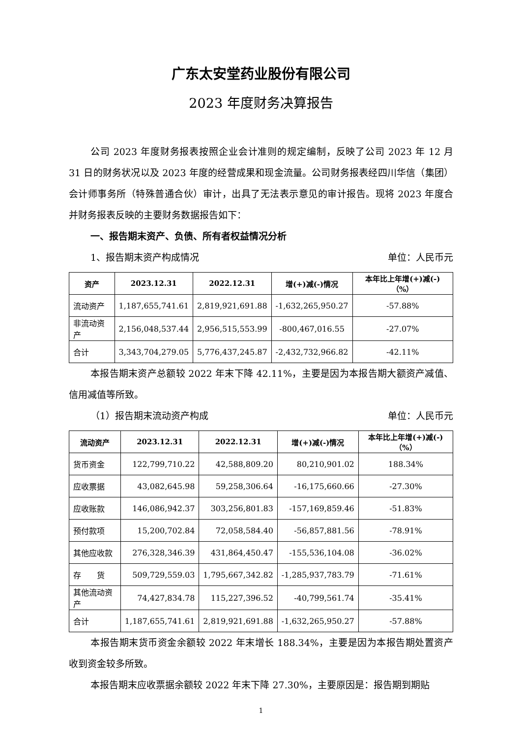广东太安堂药业股份有限公司
2023 年度财务决算报告
公司 2023 年度财务报表按照企业会计准则的规定编制，反映了公司 2023 年 12 月 31 日的财务状况以及 2023 年度的经营成果和现金流量。公司财务报表经四川华信（集团）会计师事务所（特殊普通合伙）审计，出具了无法表示意见的审计报告。现将 2023 年度合并财务报表反映的主要财务数据报告如下：
一、报告期末资产、负债、所有者权益情况分析
1、报告期末资产构成情况 单位：人民币元
| 资产 | 2023.12.31 | 2022.12.31 | 增(+)减(-)情况 | 本年比上年增(+)减(-)（%） |
| --- | --- | --- | --- | --- |
| 流动资产 | 1,187,655,741.61 | 2,819,921,691.88 | -1,632,265,950.27 | -57.88% |
| 非流动资产 | 2,156,048,537.44 | 2,956,515,553.99 | -800,467,016.55 | -27.07% |
| 合计 | 3,343,704,279.05 | 5,776,437,245.87 | -2,432,732,966.82 | -42.11% |
本报告期末资产总额较 2022 年末下降 42.11%，主要是因为本报告期大额资产减值、信用减值等所致。
（1）报告期末流动资产构成 单位：人民币元
| 流动资产 | 2023.12.31 | 2022.12.31 | 增(+)减(-)情况 | 本年比上年增(+)减(-)（%） |
| --- | --- | --- | --- | --- |
| 货币资金 | 122,799,710.22 | 42,588,809.20 | 80,210,901.02 | 188.34% |
| 应收票据 | 43,082,645.98 | 59,258,306.64 | -16,175,660.66 | -27.30% |
| 应收账款 | 146,086,942.37 | 303,256,801.83 | -157,169,859.46 | -51.83% |
| 预付款项 | 15,200,702.84 | 72,058,584.40 | -56,857,881.56 | -78.91% |
| 其他应收款 | 276,328,346.39 | 431,864,450.47 | -155,536,104.08 | -36.02% |
| 存 货 | 509,729,559.03 | 1,795,667,342.82 | -1,285,937,783.79 | -71.61% |
| 其他流动资产 | 74,427,834.78 | 115,227,396.52 | -40,799,561.74 | -35.41% |
| 合计 | 1,187,655,741.61 | 2,819,921,691.88 | -1,632,265,950.27 | -57.88% |
本报告期末货币资金余额较 2022 年末增长 188.34%，主要是因为本报告期处置资产收到资金较多所致。
本报告期末应收票据余额较 2022 年末下降 27.30%，主要原因是：报告期到期贴
1